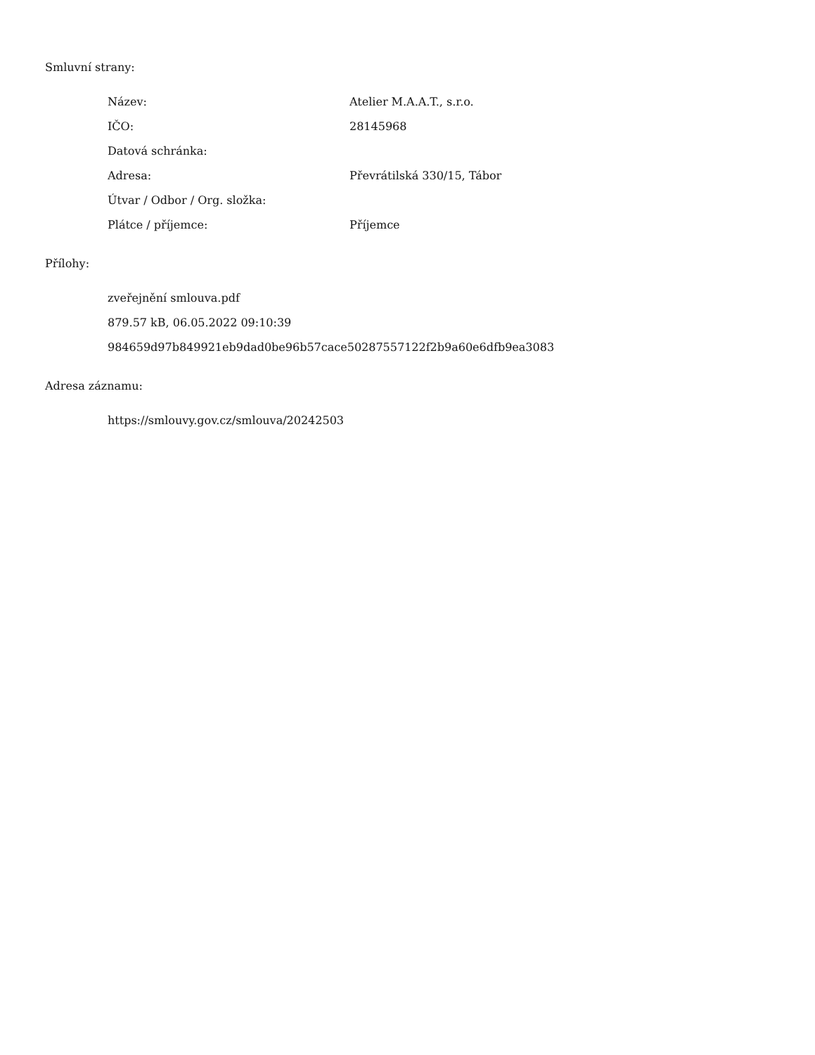Smluvní strany:
| Název: | Atelier M.A.A.T., s.r.o. |
| IČO: | 28145968 |
| Datová schránka: | |
| Adresa: | Převrátilská 330/15, Tábor |
| Útvar / Odbor / Org. složka: | |
| Plátce / příjemce: | Příjemce |
Přílohy:
zveřejnění smlouva.pdf
879.57 kB, 06.05.2022 09:10:39
984659d97b849921eb9dad0be96b57cace50287557122f2b9a60e6dfb9ea3083
Adresa záznamu:
https://smlouvy.gov.cz/smlouva/20242503